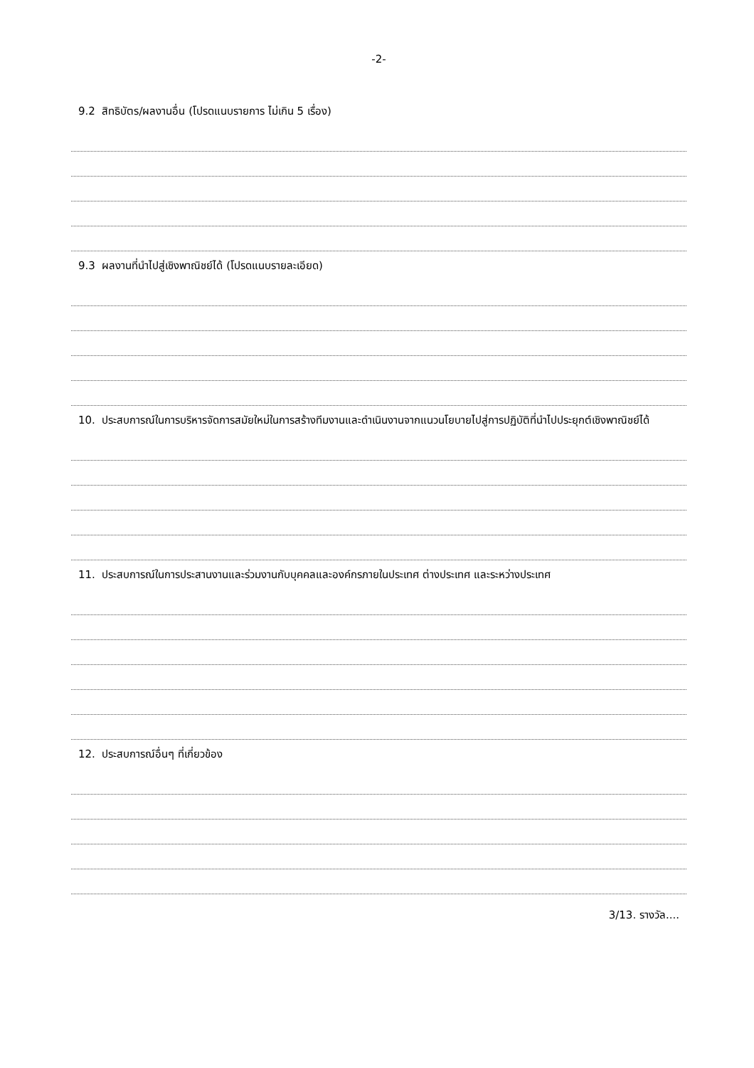-2-
9.2 สิทธิบัตร/ผลงานอื่น (โปรดแนบรายการ ไม่เกิน 5 เรื่อง)
9.3 ผลงานที่นำไปสู่เชิงพาณิชย์ได้ (โปรดแนบรายละเอียด)
10. ประสบการณ์ในการบริหารจัดการสมัยใหม่ในการสร้างทีมงานและดำเนินงานจากแนวนโยบายไปสู่การปฏิบัติที่นำไปประยุกต์เชิงพาณิชย์ได้
11. ประสบการณ์ในการประสานงานและร่วมงานกับบุคคลและองค์กรภายในประเทศ ต่างประเทศ และระหว่างประเทศ
12. ประสบการณ์อื่นๆ ที่เกี่ยวข้อง
3/13. รางวัล....